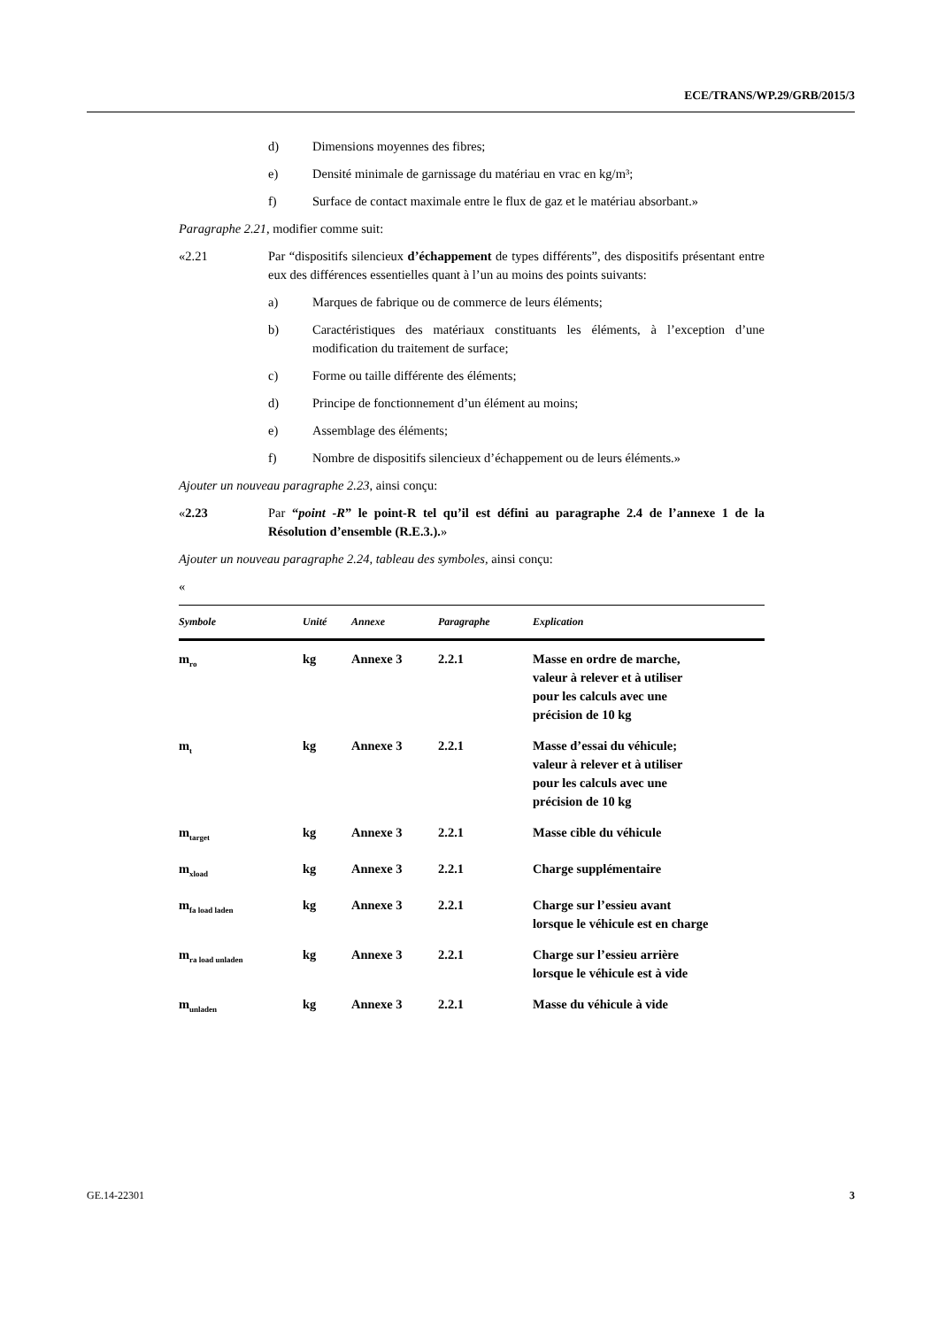ECE/TRANS/WP.29/GRB/2015/3
d) Dimensions moyennes des fibres;
e) Densité minimale de garnissage du matériau en vrac en kg/m³;
f) Surface de contact maximale entre le flux de gaz et le matériau absorbant.»
Paragraphe 2.21, modifier comme suit:
«2.21 Par “dispositifs silencieux d’échappement de types différents”, des dispositifs présentant entre eux des différences essentielles quant à l’un au moins des points suivants:
a) Marques de fabrique ou de commerce de leurs éléments;
b) Caractéristiques des matériaux constituants les éléments, à l’exception d’une modification du traitement de surface;
c) Forme ou taille différente des éléments;
d) Principe de fonctionnement d’un élément au moins;
e) Assemblage des éléments;
f) Nombre de dispositifs silencieux d’échappement ou de leurs éléments.»
Ajouter un nouveau paragraphe 2.23, ainsi conçu:
«2.23 Par “point -R” le point-R tel qu’il est défini au paragraphe 2.4 de l’annexe 1 de la Résolution d’ensemble (R.E.3.).»
Ajouter un nouveau paragraphe 2.24, tableau des symboles, ainsi conçu:
«
| Symbole | Unité | Annexe | Paragraphe | Explication |
| --- | --- | --- | --- | --- |
| m<sub>ro</sub> | kg | Annexe 3 | 2.2.1 | Masse en ordre de marche, valeur à relever et à utiliser pour les calculs avec une précision de 10 kg |
| m<sub>t</sub> | kg | Annexe 3 | 2.2.1 | Masse d’essai du véhicule; valeur à relever et à utiliser pour les calculs avec une précision de 10 kg |
| m<sub>target</sub> | kg | Annexe 3 | 2.2.1 | Masse cible du véhicule |
| m<sub>xload</sub> | kg | Annexe 3 | 2.2.1 | Charge supplémentaire |
| m<sub>fa load laden</sub> | kg | Annexe 3 | 2.2.1 | Charge sur l’essieu avant lorsque le véhicule est en charge |
| m<sub>ra load unladen</sub> | kg | Annexe 3 | 2.2.1 | Charge sur l’essieu arrière lorsque le véhicule est à vide |
| m<sub>unladen</sub> | kg | Annexe 3 | 2.2.1 | Masse du véhicule à vide |
GE.14-22301 3